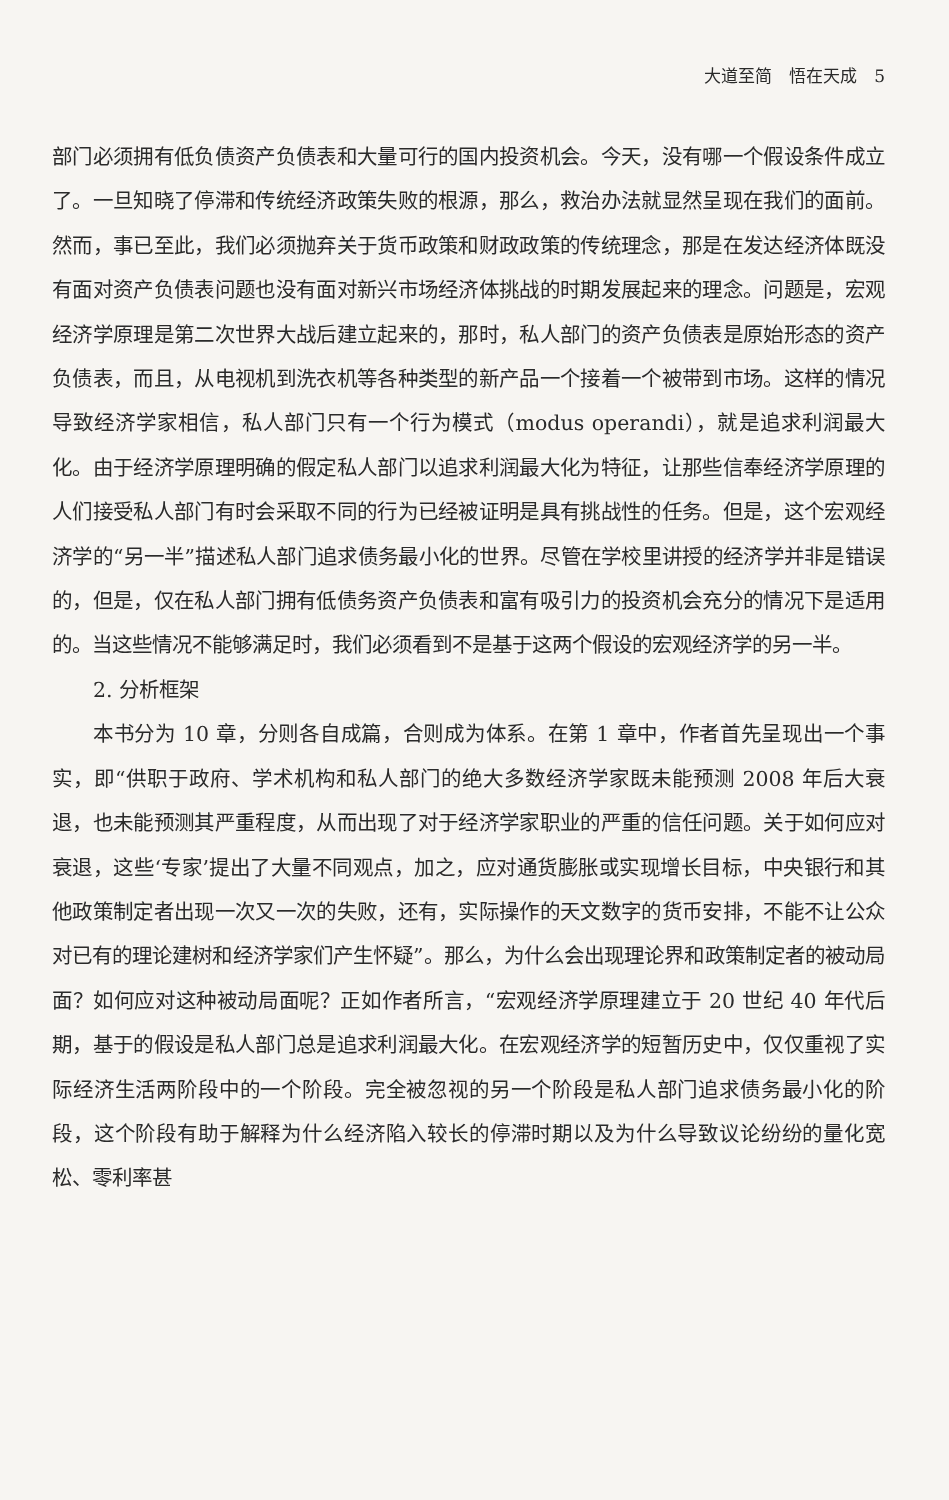大道至简　悟在天成　5
部门必须拥有低负债资产负债表和大量可行的国内投资机会。今天，没有哪一个假设条件成立了。一旦知晓了停滞和传统经济政策失败的根源，那么，救治办法就显然呈现在我们的面前。然而，事已至此，我们必须抛弃关于货币政策和财政政策的传统理念，那是在发达经济体既没有面对资产负债表问题也没有面对新兴市场经济体挑战的时期发展起来的理念。问题是，宏观经济学原理是第二次世界大战后建立起来的，那时，私人部门的资产负债表是原始形态的资产负债表，而且，从电视机到洗衣机等各种类型的新产品一个接着一个被带到市场。这样的情况导致经济学家相信，私人部门只有一个行为模式（modus operandi），就是追求利润最大化。由于经济学原理明确的假定私人部门以追求利润最大化为特征，让那些信奉经济学原理的人们接受私人部门有时会采取不同的行为已经被证明是具有挑战性的任务。但是，这个宏观经济学的“另一半”描述私人部门追求债务最小化的世界。尽管在学校里讲授的经济学并非是错误的，但是，仅在私人部门拥有低债务资产负债表和富有吸引力的投资机会充分的情况下是适用的。当这些情况不能够满足时，我们必须看到不是基于这两个假设的宏观经济学的另一半。
2. 分析框架
本书分为 10 章，分则各自成篇，合则成为体系。在第 1 章中，作者首先呈现出一个事实，即“供职于政府、学术机构和私人部门的绝大多数经济学家既未能预测 2008 年后大衰退，也未能预测其严重程度，从而出现了对于经济学家职业的严重的信任问题。关于如何应对衰退，这些‘专家’提出了大量不同观点，加之，应对通货膨胀或实现增长目标，中央银行和其他政策制定者出现一次又一次的失败，还有，实际操作的天文数字的货币安排，不能不让公众对已有的理论建树和经济学家们产生怀疑”。那么，为什么会出现理论界和政策制定者的被动局面？如何应对这种被动局面呢？正如作者所言，“宏观经济学原理建立于 20 世纪 40 年代后期，基于的假设是私人部门总是追求利润最大化。在宏观经济学的短暂历史中，仅仅重视了实际经济生活两阶段中的一个阶段。完全被忽视的另一个阶段是私人部门追求债务最小化的阶段，这个阶段有助于解释为什么经济陷入较长的停滞时期以及为什么导致议论纷纷的量化宽松、零利率甚